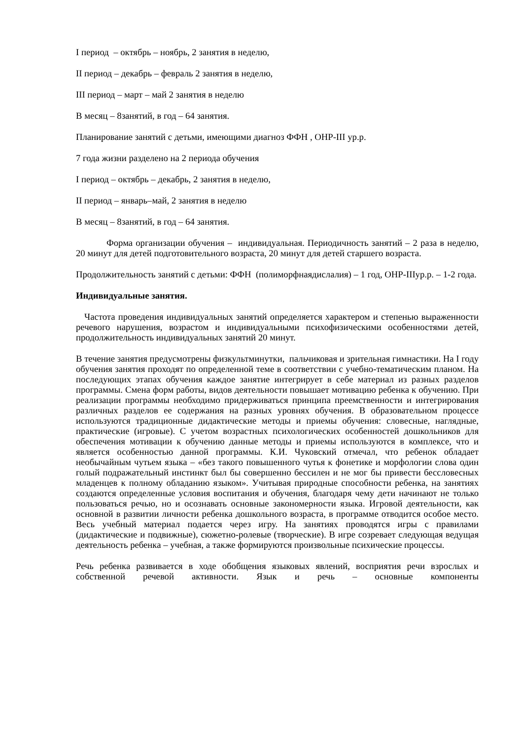I период – октябрь – ноябрь, 2 занятия в неделю,
II период – декабрь – февраль 2 занятия в неделю,
III период – март – май 2 занятия в неделю
В месяц – 8занятий, в год – 64 занятия.
Планирование занятий с детьми, имеющими диагноз ФФН , ОНР-III ур.р.
7 года жизни разделено на 2 периода обучения
I период – октябрь – декабрь, 2 занятия в неделю,
II период – январь–май, 2 занятия в неделю
В месяц – 8занятий, в год – 64 занятия.
Форма организации обучения – индивидуальная. Периодичность занятий – 2 раза в неделю, 20 минут для детей подготовительного возраста, 20 минут для детей старшего возраста.
Продолжительность занятий с детьми: ФФН (полиморфнаядислалия) – 1 год, ОНР-IIIур.р. – 1-2 года.
Индивидуальные занятия.
Частота проведения индивидуальных занятий определяется характером и степенью выраженности речевого нарушения, возрастом и индивидуальными психофизическими особенностями детей, продолжительность индивидуальных занятий 20 минут.
В течение занятия предусмотрены физкультминутки, пальчиковая и зрительная гимнастики. На I году обучения занятия проходят по определенной теме в соответствии с учебно-тематическим планом. На последующих этапах обучения каждое занятие интегрирует в себе материал из разных разделов программы. Смена форм работы, видов деятельности повышает мотивацию ребенка к обучению. При реализации программы необходимо придерживаться принципа преемственности и интегрирования различных разделов ее содержания на разных уровнях обучения. В образовательном процессе используются традиционные дидактические методы и приемы обучения: словесные, наглядные, практические (игровые). С учетом возрастных психологических особенностей дошкольников для обеспечения мотивации к обучению данные методы и приемы используются в комплексе, что и является особенностью данной программы. К.И. Чуковский отмечал, что ребенок обладает необычайным чутьем языка – «без такого повышенного чутья к фонетике и морфологии слова один голый подражательный инстинкт был бы совершенно бессилен и не мог бы привести бессловесных младенцев к полному обладанию языком». Учитывая природные способности ребенка, на занятиях создаются определенные условия воспитания и обучения, благодаря чему дети начинают не только пользоваться речью, но и осознавать основные закономерности языка. Игровой деятельности, как основной в развитии личности ребенка дошкольного возраста, в программе отводится особое место. Весь учебный материал подается через игру. На занятиях проводятся игры с правилами (дидактические и подвижные), сюжетно-ролевые (творческие). В игре созревает следующая ведущая деятельность ребенка – учебная, а также формируются произвольные психические процессы.
Речь ребенка развивается в ходе обобщения языковых явлений, восприятия речи взрослых и собственной речевой активности. Язык и речь – основные компоненты